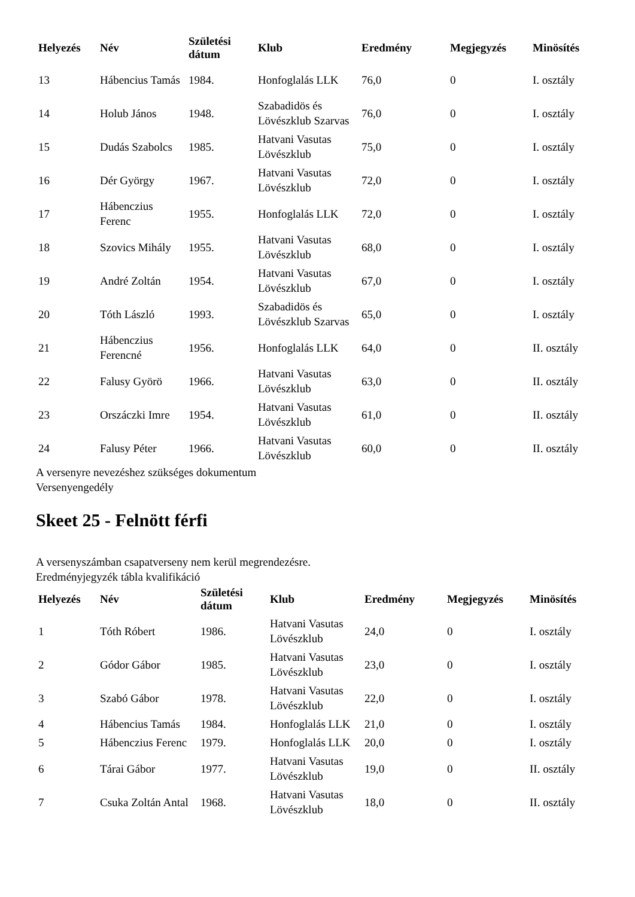| Helyezés | Név | Születési dátum | Klub | Eredmény | Megjegyzés | Minösítés |
| --- | --- | --- | --- | --- | --- | --- |
| 13 | Hábencius Tamás | 1984. | Honfoglalás LLK | 76,0 | 0 | I. osztály |
| 14 | Holub János | 1948. | Szabadidös és Lövészklub Szarvas | 76,0 | 0 | I. osztály |
| 15 | Dudás Szabolcs | 1985. | Hatvani Vasutas Lövészklub | 75,0 | 0 | I. osztály |
| 16 | Dér György | 1967. | Hatvani Vasutas Lövészklub | 72,0 | 0 | I. osztály |
| 17 | Hábenczius Ferenc | 1955. | Honfoglalás LLK | 72,0 | 0 | I. osztály |
| 18 | Szovics Mihály | 1955. | Hatvani Vasutas Lövészklub | 68,0 | 0 | I. osztály |
| 19 | André Zoltán | 1954. | Hatvani Vasutas Lövészklub | 67,0 | 0 | I. osztály |
| 20 | Tóth László | 1993. | Szabadidös és Lövészklub Szarvas | 65,0 | 0 | I. osztály |
| 21 | Hábenczius Ferencné | 1956. | Honfoglalás LLK | 64,0 | 0 | II. osztály |
| 22 | Falusy Györö | 1966. | Hatvani Vasutas Lövészklub | 63,0 | 0 | II. osztály |
| 23 | Orszáczki Imre | 1954. | Hatvani Vasutas Lövészklub | 61,0 | 0 | II. osztály |
| 24 | Falusy Péter | 1966. | Hatvani Vasutas Lövészklub | 60,0 | 0 | II. osztály |
A versenyre nevezéshez szükséges dokumentum
Versenyengedély
Skeet 25 - Felnött férfi
A versenyszámban csapatverseny nem kerül megrendezésre.
Eredményjegyzék tábla kvalifikáció
| Helyezés | Név | Születési dátum | Klub | Eredmény | Megjegyzés | Minösítés |
| --- | --- | --- | --- | --- | --- | --- |
| 1 | Tóth Róbert | 1986. | Hatvani Vasutas Lövészklub | 24,0 | 0 | I. osztály |
| 2 | Gódor Gábor | 1985. | Hatvani Vasutas Lövészklub | 23,0 | 0 | I. osztály |
| 3 | Szabó Gábor | 1978. | Hatvani Vasutas Lövészklub | 22,0 | 0 | I. osztály |
| 4 | Hábencius Tamás | 1984. | Honfoglalás LLK | 21,0 | 0 | I. osztály |
| 5 | Hábenczius Ferenc | 1979. | Honfoglalás LLK | 20,0 | 0 | I. osztály |
| 6 | Tárai Gábor | 1977. | Hatvani Vasutas Lövészklub | 19,0 | 0 | II. osztály |
| 7 | Csuka Zoltán Antal | 1968. | Hatvani Vasutas Lövészklub | 18,0 | 0 | II. osztály |